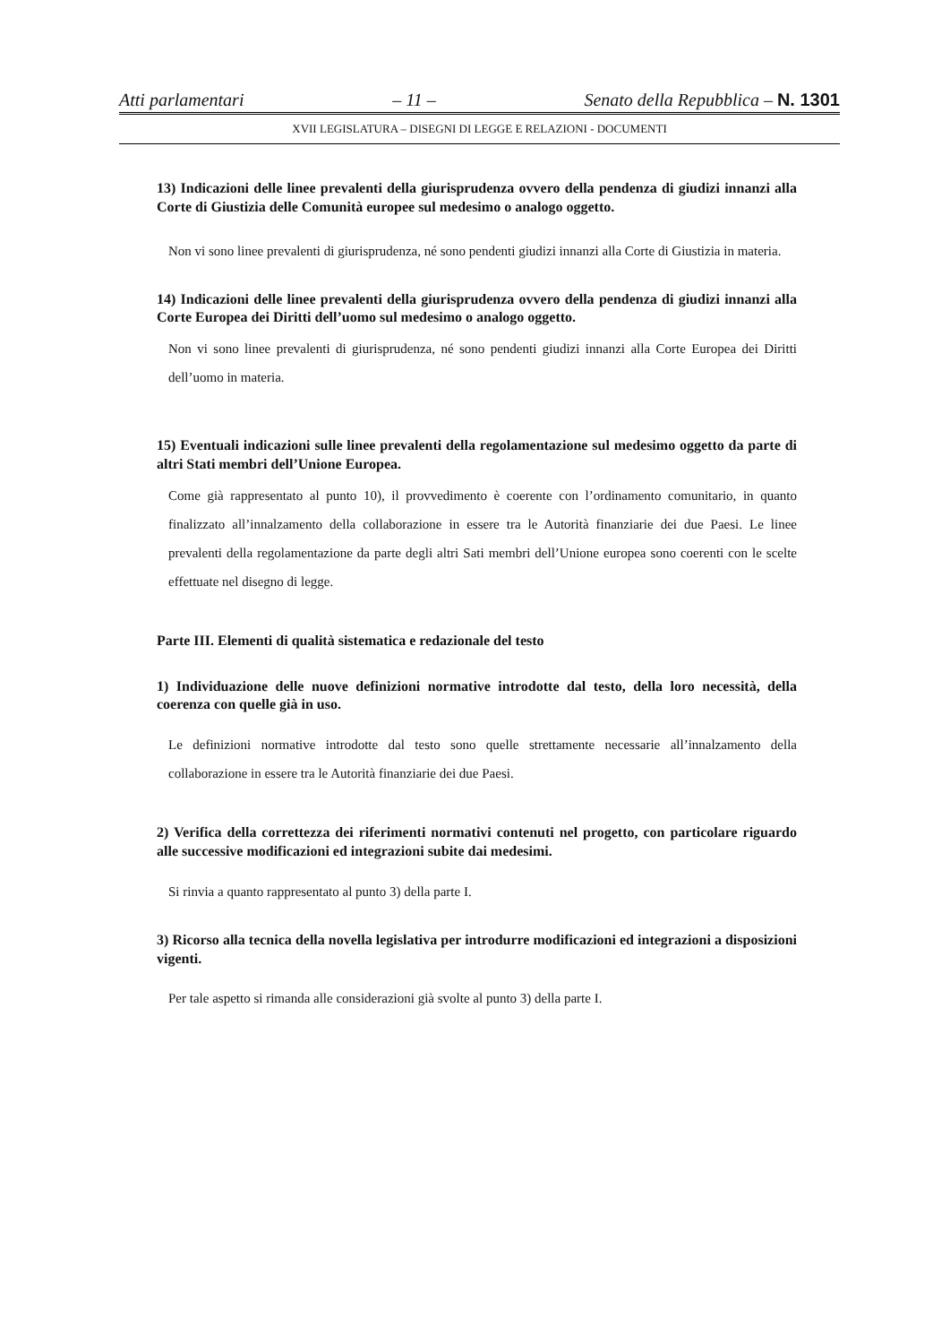Atti parlamentari – 11 – Senato della Repubblica – N. 1301
XVII LEGISLATURA – DISEGNI DI LEGGE E RELAZIONI - DOCUMENTI
13) Indicazioni delle linee prevalenti della giurisprudenza ovvero della pendenza di giudizi innanzi alla Corte di Giustizia delle Comunità europee sul medesimo o analogo oggetto.
Non vi sono linee prevalenti di giurisprudenza, né sono pendenti giudizi innanzi alla Corte di Giustizia in materia.
14) Indicazioni delle linee prevalenti della giurisprudenza ovvero della pendenza di giudizi innanzi alla Corte Europea dei Diritti dell’uomo sul medesimo o analogo oggetto.
Non vi sono linee prevalenti di giurisprudenza, né sono pendenti giudizi innanzi alla Corte Europea dei Diritti dell’uomo in materia.
15) Eventuali indicazioni sulle linee prevalenti della regolamentazione sul medesimo oggetto da parte di altri Stati membri dell’Unione Europea.
Come già rappresentato al punto 10), il provvedimento è coerente con l’ordinamento comunitario, in quanto finalizzato all’innalzamento della collaborazione in essere tra le Autorità finanziarie dei due Paesi. Le linee prevalenti della regolamentazione da parte degli altri Sati membri dell’Unione europea sono coerenti con le scelte effettuate nel disegno di legge.
Parte III. Elementi di qualità sistematica e redazionale del testo
1) Individuazione delle nuove definizioni normative introdotte dal testo, della loro necessità, della coerenza con quelle già in uso.
Le definizioni normative introdotte dal testo sono quelle strettamente necessarie all’innalzamento della collaborazione in essere tra le Autorità finanziarie dei due Paesi.
2) Verifica della correttezza dei riferimenti normativi contenuti nel progetto, con particolare riguardo alle successive modificazioni ed integrazioni subite dai medesimi.
Si rinvia a quanto rappresentato al punto 3) della parte I.
3) Ricorso alla tecnica della novella legislativa per introdurre modificazioni ed integrazioni a disposizioni vigenti.
Per tale aspetto si rimanda alle considerazioni già svolte al punto 3) della parte I.